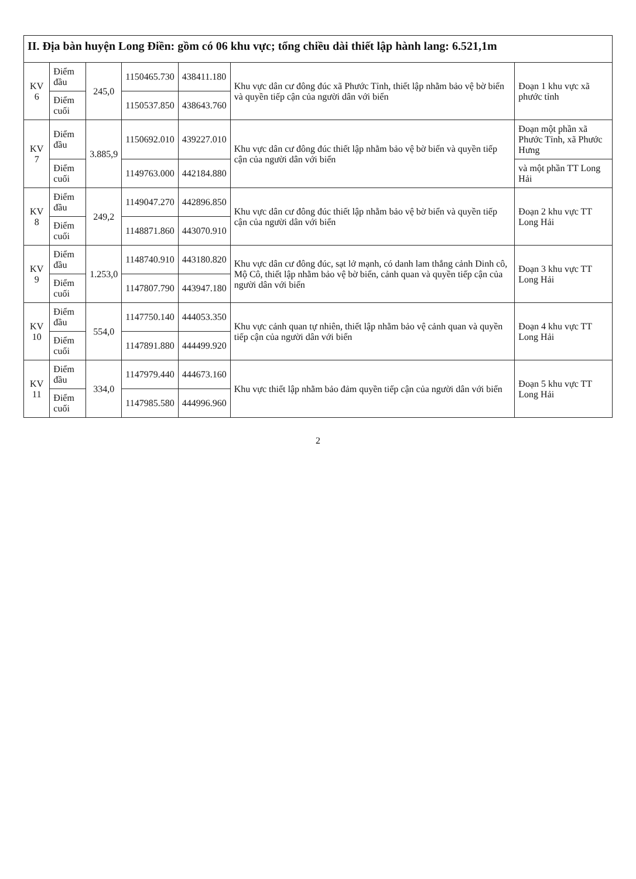| II. Địa bàn huyện Long Điền: gồm có 06 khu vực; tổng chiều dài thiết lập hành lang: 6.521,1m | | | | | | |
| KV 6 | Điểm đầu | 245,0 | 1150465.730 | 438411.180 | Khu vực dân cư đông đúc xã Phước Tỉnh, thiết lập nhằm bảo vệ bờ biển và quyền tiếp cận của người dân với biển | Đoạn 1 khu vực xã phước tỉnh |
| | Điểm cuối | | 1150537.850 | 438643.760 | | |
| KV 7 | Điểm đầu | 3.885,9 | 1150692.010 | 439227.010 | Khu vực dân cư đông đúc thiết lập nhằm bảo vệ bờ biển và quyền tiếp cận của người dân với biển | Đoạn một phần xã Phước Tỉnh, xã Phước Hưng |
| | Điểm cuối | | 1149763.000 | 442184.880 | | và một phần TT Long Hải |
| KV 8 | Điểm đầu | 249,2 | 1149047.270 | 442896.850 | Khu vực dân cư đông đúc thiết lập nhằm bảo vệ bờ biển và quyền tiếp cận của người dân với biển | Đoạn 2 khu vực TT Long Hải |
| | Điểm cuối | | 1148871.860 | 443070.910 | | |
| KV 9 | Điểm đầu | 1.253,0 | 1148740.910 | 443180.820 | Khu vực dân cư đông đúc, sạt lở mạnh, có danh lam thắng cảnh Dinh cô, Mộ Cô, thiết lập nhằm bảo vệ bờ biển, cảnh quan và quyền tiếp cận của người dân với biển | Đoạn 3 khu vực TT Long Hải |
| | Điểm cuối | | 1147807.790 | 443947.180 | | |
| KV 10 | Điểm đầu | 554,0 | 1147750.140 | 444053.350 | Khu vực cảnh quan tự nhiên, thiết lập nhằm bảo vệ cảnh quan và quyền tiếp cận của người dân với biển | Đoạn 4 khu vực TT Long Hải |
| | Điểm cuối | | 1147891.880 | 444499.920 | | |
| KV 11 | Điểm đầu | 334,0 | 1147979.440 | 444673.160 | Khu vực thiết lập nhằm bảo đảm quyền tiếp cận của người dân với biển | Đoạn 5 khu vực TT Long Hải |
| | Điểm cuối | | 1147985.580 | 444996.960 | | |
2